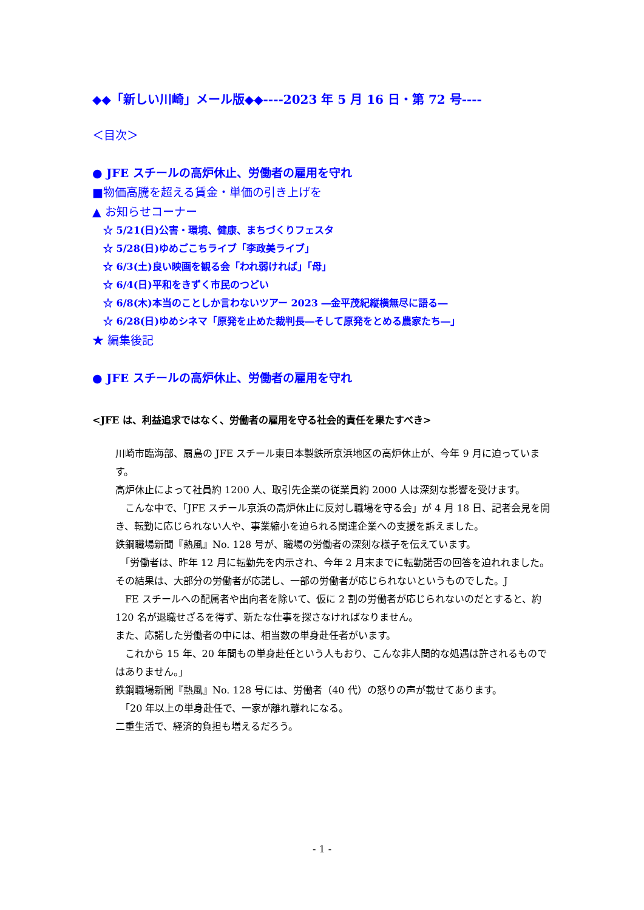◆◆「新しい川崎」メール版◆◆----2023 年 5 月 16 日・第 72 号----
＜目次＞
● JFE スチールの高炉休止、労働者の雇用を守れ
■物価高騰を超える賃金・単価の引き上げを
▲ お知らせコーナー
☆ 5/21(日)公害・環境、健康、まちづくりフェスタ
☆ 5/28(日)ゆめごこちライブ「李政美ライブ」
☆ 6/3(土)良い映画を観る会「われ弱ければ」「母」
☆ 6/4(日)平和をきずく市民のつどい
☆ 6/8(木)本当のことしか言わないツアー 2023 ―金平茂紀縦横無尽に語る―
☆ 6/28(日)ゆめシネマ「原発を止めた裁判長―そして原発をとめる農家たち―」
★ 編集後記
● JFE スチールの高炉休止、労働者の雇用を守れ
<JFE は、利益追求ではなく、労働者の雇用を守る社会的責任を果たすべき>
川崎市臨海部、扇島の JFE スチール東日本製鉄所京浜地区の高炉休止が、今年 9 月に迫っています。
高炉休止によって社員約 1200 人、取引先企業の従業員約 2000 人は深刻な影響を受けます。
　こんな中で、「JFE スチール京浜の高炉休止に反対し職場を守る会」が 4 月 18 日、記者会見を開き、転勤に応じられない人や、事業縮小を迫られる関連企業への支援を訴えました。
鉄鋼職場新聞『熱風』No. 128 号が、職場の労働者の深刻な様子を伝えています。
　「労働者は、昨年 12 月に転勤先を内示され、今年 2 月末までに転勤諾否の回答を迫れれました。
その結果は、大部分の労働者が応諾し、一部の労働者が応じられないというものでした。J
　FE スチールへの配属者や出向者を除いて、仮に 2 割の労働者が応じられないのだとすると、約 120 名が退職せざるを得ず、新たな仕事を探さなければなりません。
また、応諾した労働者の中には、相当数の単身赴任者がいます。
　これから 15 年、20 年間もの単身赴任という人もおり、こんな非人間的な処遇は許されるものではありません。」
鉄鋼職場新聞『熱風』No. 128 号には、労働者（40 代）の怒りの声が載せてあります。
　「20 年以上の単身赴任で、一家が離れ離れになる。
二重生活で、経済的負担も増えるだろう。
- 1 -